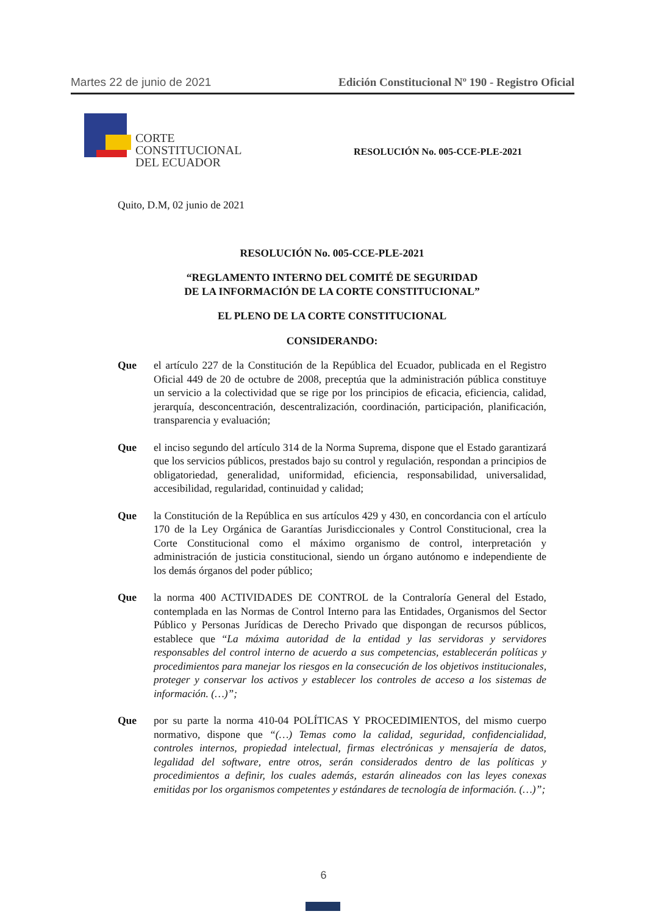Martes 22 de junio de 2021 Edición Constitucional Nº 190 - Registro Oficial
CORTE
CONSTITUCIONAL
DEL ECUADOR
RESOLUCIÓN No. 005-CCE-PLE-2021
Quito, D.M, 02 junio de 2021
RESOLUCIÓN No. 005-CCE-PLE-2021
“REGLAMENTO INTERNO DEL COMITÉ DE SEGURIDAD
DE LA INFORMACIÓN DE LA CORTE CONSTITUCIONAL”
EL PLENO DE LA CORTE CONSTITUCIONAL
CONSIDERANDO:
Que el artículo 227 de la Constitución de la República del Ecuador, publicada en el Registro Oficial 449 de 20 de octubre de 2008, preceptúa que la administración pública constituye un servicio a la colectividad que se rige por los principios de eficacia, eficiencia, calidad, jerarquía, desconcentración, descentralización, coordinación, participación, planificación, transparencia y evaluación;
Que el inciso segundo del artículo 314 de la Norma Suprema, dispone que el Estado garantizará que los servicios públicos, prestados bajo su control y regulación, respondan a principios de obligatoriedad, generalidad, uniformidad, eficiencia, responsabilidad, universalidad, accesibilidad, regularidad, continuidad y calidad;
Que la Constitución de la República en sus artículos 429 y 430, en concordancia con el artículo 170 de la Ley Orgánica de Garantías Jurisdiccionales y Control Constitucional, crea la Corte Constitucional como el máximo organismo de control, interpretación y administración de justicia constitucional, siendo un órgano autónomo e independiente de los demás órganos del poder público;
Que la norma 400 ACTIVIDADES DE CONTROL de la Contraloría General del Estado, contemplada en las Normas de Control Interno para las Entidades, Organismos del Sector Público y Personas Jurídicas de Derecho Privado que dispongan de recursos públicos, establece que “La máxima autoridad de la entidad y las servidoras y servidores responsables del control interno de acuerdo a sus competencias, establecerán políticas y procedimientos para manejar los riesgos en la consecución de los objetivos institucionales, proteger y conservar los activos y establecer los controles de acceso a los sistemas de información. (…)”;
Que por su parte la norma 410-04 POLÍTICAS Y PROCEDIMIENTOS, del mismo cuerpo normativo, dispone que “(…) Temas como la calidad, seguridad, confidencialidad, controles internos, propiedad intelectual, firmas electrónicas y mensajería de datos, legalidad del software, entre otros, serán considerados dentro de las políticas y procedimientos a definir, los cuales además, estarán alineados con las leyes conexas emitidas por los organismos competentes y estándares de tecnología de información. (…)”;
6